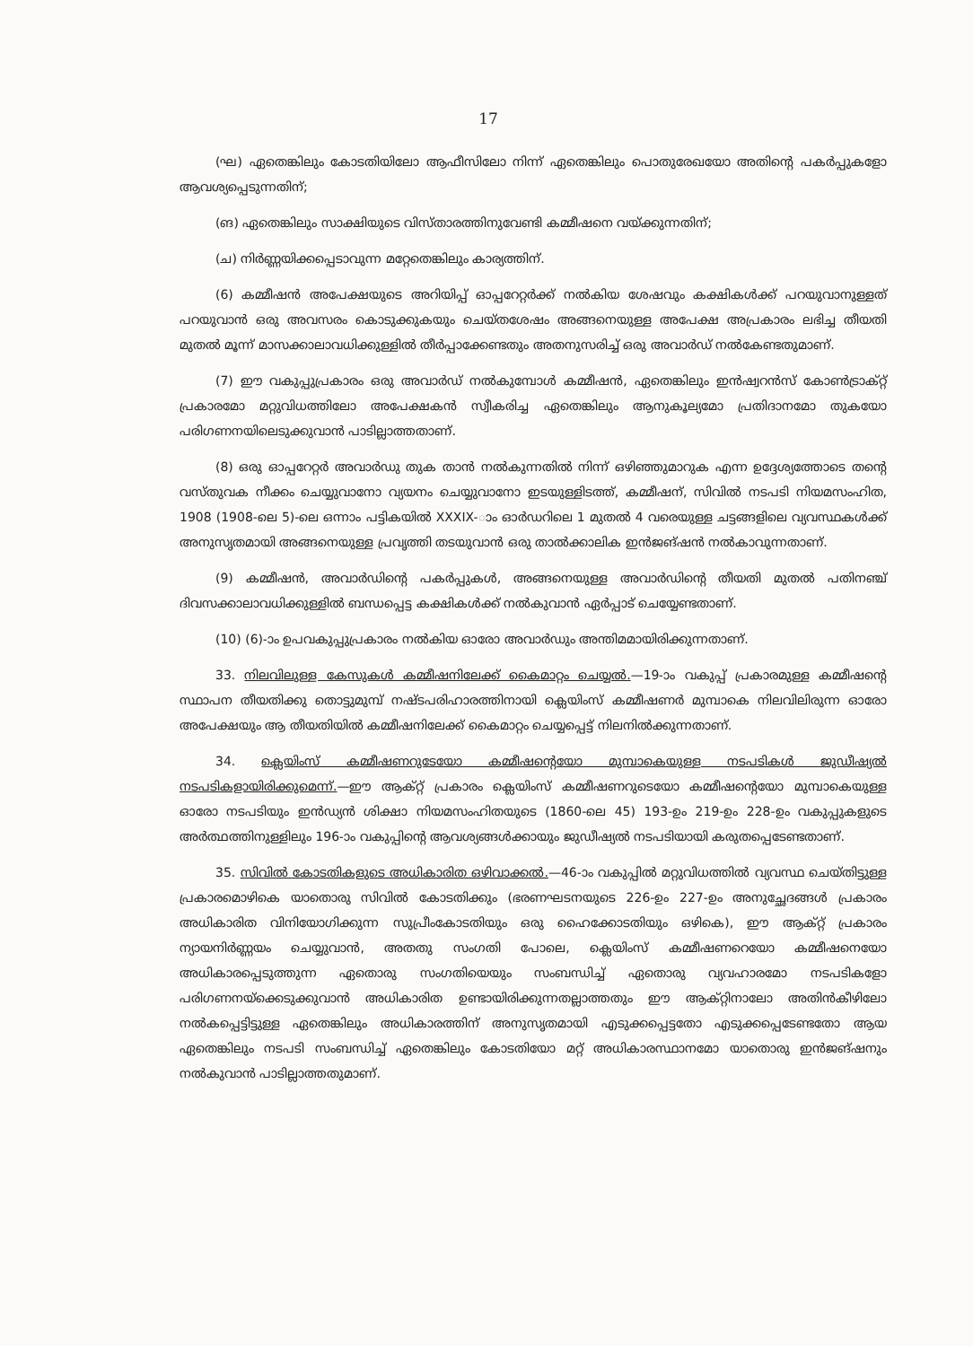17
(ഘ) ഏതെങ്കിലും കോടതിയിലോ ആഫീസിലോ നിന്ന് ഏതെങ്കിലും പൊതുരേഖയോ അതിന്റെ പകർപ്പുകളോ ആവശ്യപ്പെടുന്നതിന്;
(ങ) ഏതെങ്കിലും സാക്ഷിയുടെ വിസ്താരത്തിനുവേണ്ടി കമ്മീഷനെ വയ്ക്കുന്നതിന്;
(ച) നിർണ്ണയിക്കപ്പെടാവുന്ന മറ്റേതെങ്കിലും കാര്യത്തിന്.
(6) കമ്മീഷൻ അപേക്ഷയുടെ അറിയിപ്പ് ഓപ്പറേറ്റർക്ക് നൽകിയ ശേഷവും കക്ഷികൾക്ക് പറയുവാനുള്ളത് പറയുവാൻ ഒരു അവസരം കൊടുക്കുകയും ചെയ്തശേഷം അങ്ങനെയുള്ള അപേക്ഷ അപ്രകാരം ലഭിച്ച തീയതി മുതൽ മൂന്ന് മാസക്കാലാവധിക്കുള്ളിൽ തീർപ്പാക്കേണ്ടതും അതനുസരിച്ച് ഒരു അവാർഡ് നൽകേണ്ടതുമാണ്.
(7) ഈ വകുപ്പുപ്രകാരം ഒരു അവാർഡ് നൽകുമ്പോൾ കമ്മീഷൻ, ഏതെങ്കിലും ഇൻഷ്വറൻസ് കോൺട്രാക്റ്റ് പ്രകാരമോ മറ്റുവിധത്തിലോ അപേക്ഷകൻ സ്വീകരിച്ച ഏതെങ്കിലും ആനുകൂല്യമോ പ്രതിദാനമോ തുകയോ പരിഗണനയിലെടുക്കുവാൻ പാടില്ലാത്തതാണ്.
(8) ഒരു ഓപ്പറേറ്റർ അവാർഡു തുക താൻ നൽകുന്നതിൽ നിന്ന് ഒഴിഞ്ഞുമാറുക എന്ന ഉദ്ദേശ്യത്തോടെ തന്റെ വസ്തുവക നീക്കം ചെയ്യുവാനോ വ്യയനം ചെയ്യുവാനോ ഇടയുള്ളിടത്ത്, കമ്മീഷന്, സിവിൽ നടപടി നിയമസംഹിത, 1908 (1908-ലെ 5)-ലെ ഒന്നാം പട്ടികയിൽ XXXIX-ാം ഓർഡറിലെ 1 മുതൽ 4 വരെയുള്ള ചട്ടങ്ങളിലെ വ്യവസ്ഥകൾക്ക് അനുസൃതമായി അങ്ങനെയുള്ള പ്രവൃത്തി തടയുവാൻ ഒരു താൽക്കാലിക ഇൻജങ്ഷൻ നൽകാവുന്നതാണ്.
(9) കമ്മീഷൻ, അവാർഡിന്റെ പകർപ്പുകൾ, അങ്ങനെയുള്ള അവാർഡിന്റെ തീയതി മുതൽ പതിനഞ്ച് ദിവസക്കാലാവധിക്കുള്ളിൽ ബന്ധപ്പെട്ട കക്ഷികൾക്ക് നൽകുവാൻ ഏർപ്പാട് ചെയ്യേണ്ടതാണ്.
(10) (6)-ാം ഉപവകുപ്പുപ്രകാരം നൽകിയ ഓരോ അവാർഡും അന്തിമമായിരിക്കുന്നതാണ്.
33. നിലവിലുള്ള കേസുകൾ കമ്മീഷനിലേക്ക് കൈമാറ്റം ചെയ്യൽ.—19-ാം വകുപ്പ് പ്രകാരമുള്ള കമ്മീഷന്റെ സ്ഥാപന തീയതിക്കു തൊട്ടുമുമ്പ് നഷ്ടപരിഹാരത്തിനായി ക്ലെയിംസ് കമ്മീഷണർ മുമ്പാകെ നിലവിലിരുന്ന ഓരോ അപേക്ഷയും ആ തീയതിയിൽ കമ്മീഷനിലേക്ക് കൈമാറ്റം ചെയ്യപ്പെട്ട് നിലനിൽക്കുന്നതാണ്.
34. ക്ലെയിംസ് കമ്മീഷണറുടേയോ കമ്മീഷന്റെയോ മുമ്പാകെയുള്ള നടപടികൾ ജുഡീഷ്യൽ നടപടികളായിരിക്കുമെന്ന്.—ഈ ആക്റ്റ് പ്രകാരം ക്ലെയിംസ് കമ്മീഷണറുടെയോ കമ്മീഷന്റെയോ മുമ്പാകെയുള്ള ഓരോ നടപടിയും ഇൻഡ്യൻ ശിക്ഷാ നിയമസംഹിതയുടെ (1860-ലെ 45) 193-ഉം 219-ഉം 228-ഉം വകുപ്പുകളുടെ അർത്ഥത്തിനുള്ളിലും 196-ാം വകുപ്പിന്റെ ആവശ്യങ്ങൾക്കായും ജുഡീഷ്യൽ നടപടിയായി കരുതപ്പെടേണ്ടതാണ്.
35. സിവിൽ കോടതികളുടെ അധികാരിത ഒഴിവാക്കൽ.—46-ാം വകുപ്പിൽ മറ്റുവിധത്തിൽ വ്യവസ്ഥ ചെയ്തിട്ടുള്ള പ്രകാരമൊഴികെ യാതൊരു സിവിൽ കോടതിക്കും (ഭരണഘടനയുടെ 226-ഉം 227-ഉം അനുച്ഛേദങ്ങൾ പ്രകാരം അധികാരിത വിനിയോഗിക്കുന്ന സുപ്രീംകോടതിയും ഒരു ഹൈക്കോടതിയും ഒഴികെ), ഈ ആക്റ്റ് പ്രകാരം ന്യായനിർണ്ണയം ചെയ്യുവാൻ, അതതു സംഗതി പോലെ, ക്ലെയിംസ് കമ്മീഷണറെയോ കമ്മീഷനെയോ അധികാരപ്പെടുത്തുന്ന ഏതൊരു സംഗതിയെയും സംബന്ധിച്ച് ഏതൊരു വ്യവഹാരമോ നടപടികളോ പരിഗണനയ്ക്കെടുക്കുവാൻ അധികാരിത ഉണ്ടായിരിക്കുന്നതല്ലാത്തതും ഈ ആക്റ്റിനാലോ അതിൻകീഴിലോ നൽകപ്പെട്ടിട്ടുള്ള ഏതെങ്കിലും അധികാരത്തിന് അനുസൃതമായി എടുക്കപ്പെട്ടതോ എടുക്കപ്പെടേണ്ടതോ ആയ ഏതെങ്കിലും നടപടി സംബന്ധിച്ച് ഏതെങ്കിലും കോടതിയോ മറ്റ് അധികാരസ്ഥാനമോ യാതൊരു ഇൻജങ്ഷനും നൽകുവാൻ പാടില്ലാത്തതുമാണ്.